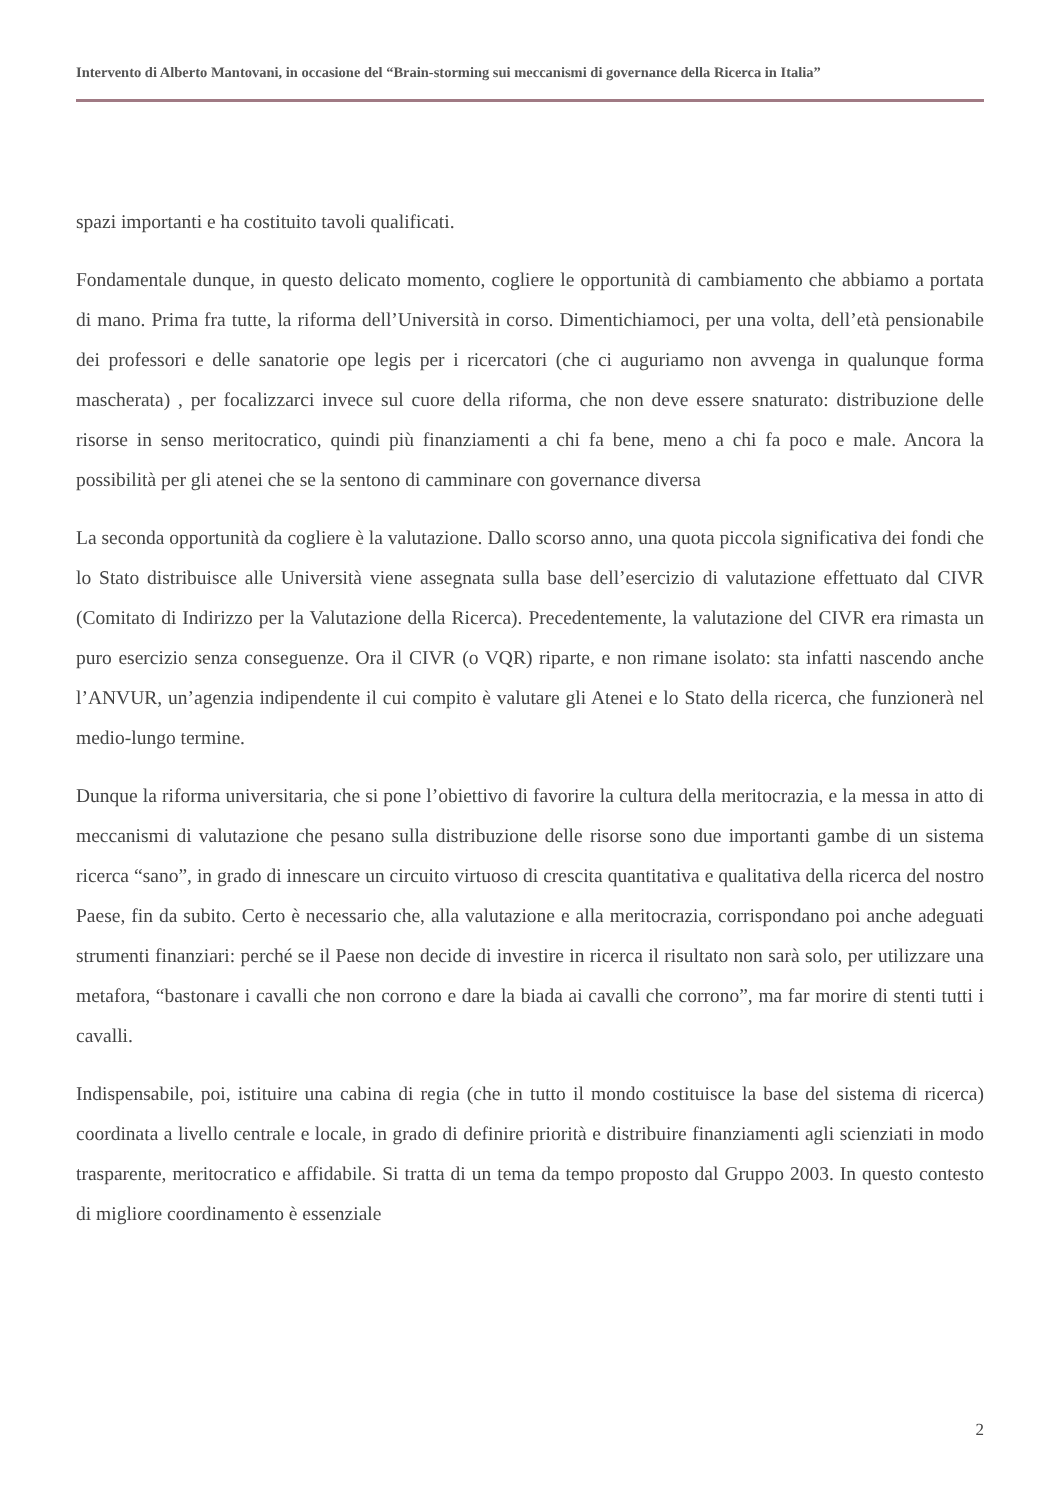Intervento di Alberto Mantovani, in occasione del “Brain-storming sui meccanismi di governance della Ricerca in Italia”
spazi importanti e ha costituito tavoli qualificati.
Fondamentale dunque, in questo delicato momento, cogliere le opportunità di cambiamento che abbiamo a portata di mano. Prima fra tutte, la riforma dell’Università in corso. Dimentichiamoci, per una volta, dell’età pensionabile dei professori e delle sanatorie ope legis per i ricercatori (che ci auguriamo non avvenga in qualunque forma mascherata) , per focalizzarci invece sul cuore della riforma, che non deve essere snaturato: distribuzione delle risorse in senso meritocratico, quindi più finanziamenti a chi fa bene, meno a chi fa poco e male. Ancora la possibilità per gli atenei che se la sentono di camminare con governance diversa
La seconda opportunità da cogliere è la valutazione. Dallo scorso anno, una quota piccola significativa dei fondi che lo Stato distribuisce alle Università viene assegnata sulla base dell’esercizio di valutazione effettuato dal CIVR (Comitato di Indirizzo per la Valutazione della Ricerca). Precedentemente, la valutazione del CIVR era rimasta un puro esercizio senza conseguenze. Ora il CIVR (o VQR) riparte, e non rimane isolato: sta infatti nascendo anche l’ANVUR, un’agenzia indipendente il cui compito è valutare gli Atenei e lo Stato della ricerca, che funzionerà nel medio-lungo termine.
Dunque la riforma universitaria, che si pone l’obiettivo di favorire la cultura della meritocrazia, e la messa in atto di meccanismi di valutazione che pesano sulla distribuzione delle risorse sono due importanti gambe di un sistema ricerca “sano”, in grado di innescare un circuito virtuoso di crescita quantitativa e qualitativa della ricerca del nostro Paese, fin da subito. Certo è necessario che, alla valutazione e alla meritocrazia, corrispondano poi anche adeguati strumenti finanziari: perché se il Paese non decide di investire in ricerca il risultato non sarà solo, per utilizzare una metafora, “bastonare i cavalli che non corrono e dare la biada ai cavalli che corrono”, ma far morire di stenti tutti i cavalli.
Indispensabile, poi, istituire una cabina di regia (che in tutto il mondo costituisce la base del sistema di ricerca) coordinata a livello centrale e locale, in grado di definire priorità e distribuire finanziamenti agli scienziati in modo trasparente, meritocratico e affidabile. Si tratta di un tema da tempo proposto dal Gruppo 2003. In questo contesto di migliore coordinamento è essenziale
2